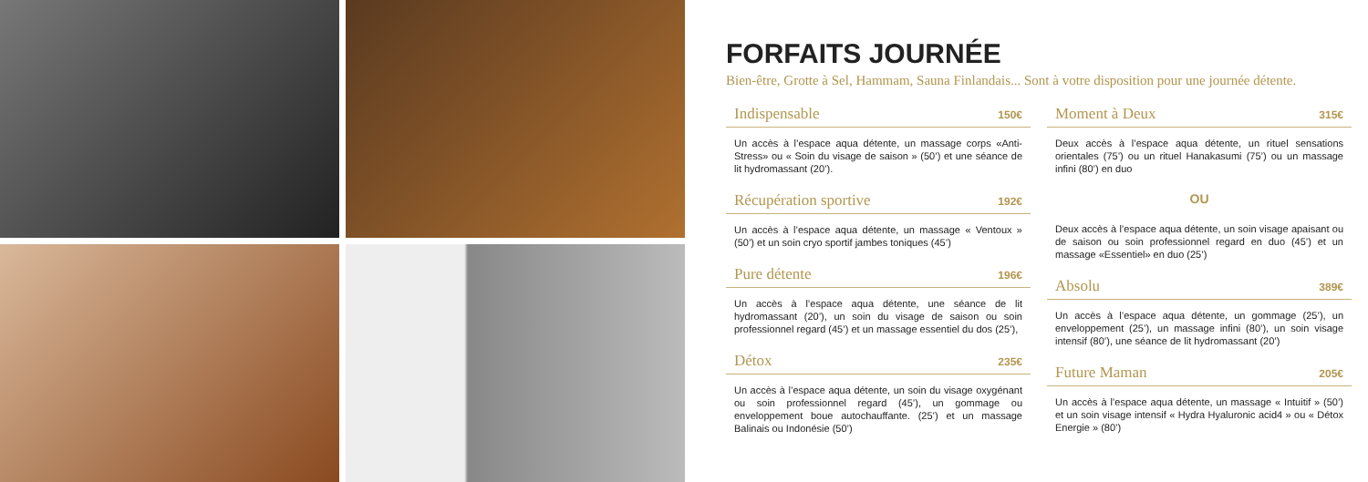FORFAITS JOURNÉE
Bien-être, Grotte à Sel, Hammam, Sauna Finlandais... Sont à votre disposition pour une journée détente.
Indispensable 150€
Un accès à l’espace aqua détente, un massage corps «Anti-Stress» ou « Soin du visage de saison » (50’) et une séance de lit hydromassant (20’).
Récupération sportive 192€
Un accès à l’espace aqua détente, un massage « Ventoux » (50’) et un soin cryo sportif jambes toniques (45’)
Pure détente 196€
Un accès à l’espace aqua détente, une séance de lit hydromassant (20’), un soin du visage de saison ou soin professionnel regard (45’) et un massage essentiel du dos (25’),
Détox 235€
Un accès à l’espace aqua détente, un soin du visage oxygénant ou soin professionnel regard (45’), un gommage ou enveloppement boue autochauffante. (25’) et un massage Balinais ou Indonésie (50’)
Moment à Deux 315€
Deux accès à l’espace aqua détente, un rituel sensations orientales (75’) ou un rituel Hanakasumi (75’) ou un massage infini (80’) en duo
OU
Deux accès à l’espace aqua détente, un soin visage apaisant ou de saison ou soin professionnel regard en duo (45’) et un massage «Essentiel» en duo (25’)
Absolu 389€
Un accès à l’espace aqua détente, un gommage (25’), un enveloppement (25’), un massage infini (80’), un soin visage intensif (80’), une séance de lit hydromassant (20’)
Future Maman 205€
Un accès à l’espace aqua détente, un massage « Intuitif » (50’) et un soin visage intensif « Hydra Hyaluronic acid4 » ou « Détox Energie » (80’)